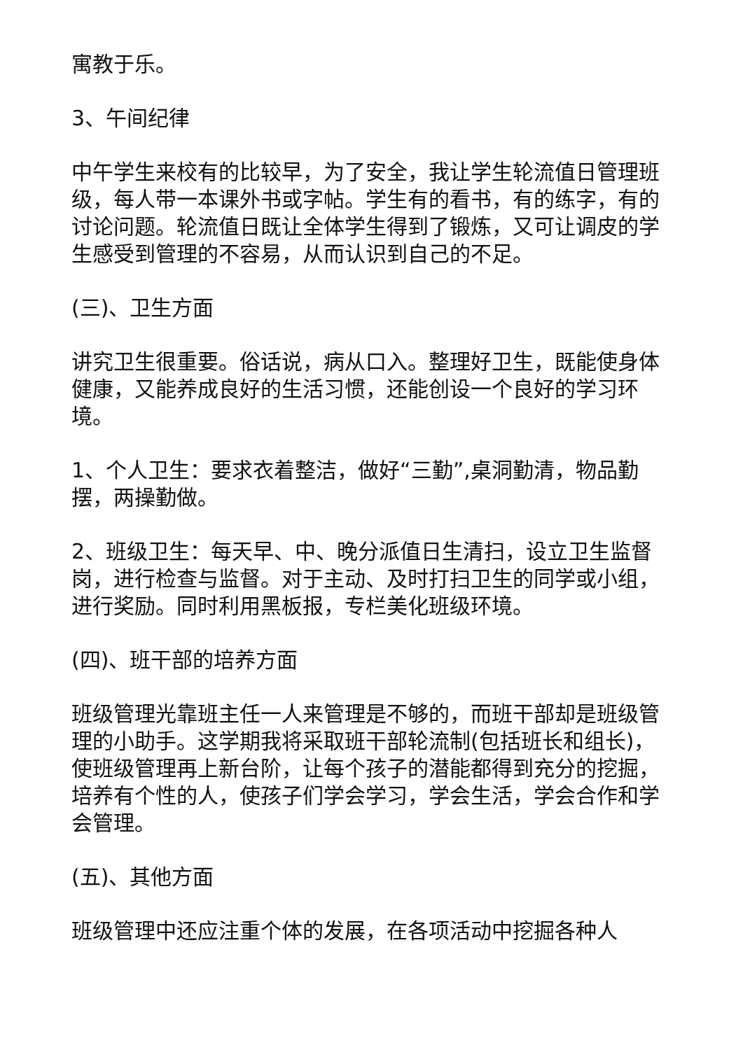寓教于乐。
3、午间纪律
中午学生来校有的比较早，为了安全，我让学生轮流值日管理班级，每人带一本课外书或字帖。学生有的看书，有的练字，有的讨论问题。轮流值日既让全体学生得到了锻炼，又可让调皮的学生感受到管理的不容易，从而认识到自己的不足。
(三)、卫生方面
讲究卫生很重要。俗话说，病从口入。整理好卫生，既能使身体健康，又能养成良好的生活习惯，还能创设一个良好的学习环境。
1、个人卫生：要求衣着整洁，做好“三勤”,桌洞勤清，物品勤摆，两操勤做。
2、班级卫生：每天早、中、晚分派值日生清扫，设立卫生监督岗，进行检查与监督。对于主动、及时打扫卫生的同学或小组，进行奖励。同时利用黑板报，专栏美化班级环境。
(四)、班干部的培养方面
班级管理光靠班主任一人来管理是不够的，而班干部却是班级管理的小助手。这学期我将采取班干部轮流制(包括班长和组长)，使班级管理再上新台阶，让每个孩子的潜能都得到充分的挖掘，培养有个性的人，使孩子们学会学习，学会生活，学会合作和学会管理。
(五)、其他方面
班级管理中还应注重个体的发展，在各项活动中挖掘各种人